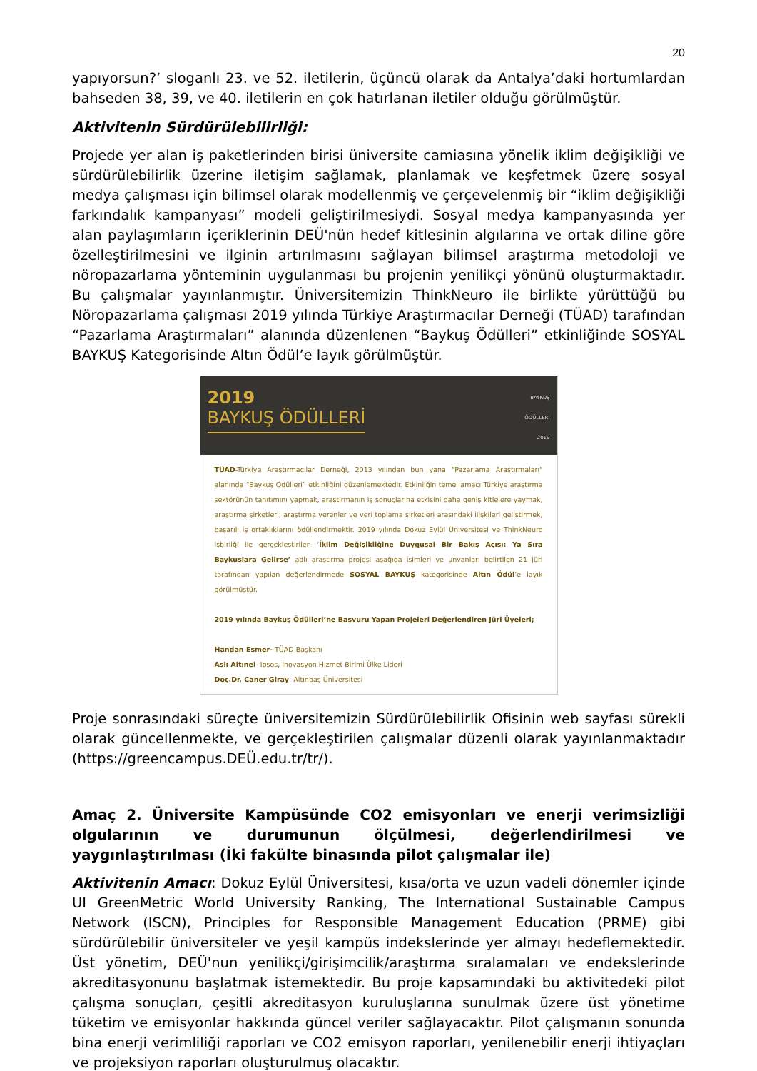20
yapıyorsun?’ sloganlı 23. ve 52. iletilerin, üçüncü olarak da Antalya’daki hortumlardan bahseden 38, 39, ve 40. iletilerin en çok hatırlanan iletiler olduğu görülmüştür.
Aktivitenin Sürdürülebilirliği:
Projede yer alan iş paketlerinden birisi üniversite camiasına yönelik iklim değişikliği ve sürdürülebilirlik üzerine iletişim sağlamak, planlamak ve keşfetmek üzere sosyal medya çalışması için bilimsel olarak modellenmiş ve çerçevelenmiş bir “iklim değişikliği farkındalık kampanyası” modeli geliştirilmesiydi. Sosyal medya kampanyasında yer alan paylaşımların içeriklerinin DEÜ'nün hedef kitlesinin algılarına ve ortak diline göre özelleştirilmesini ve ilginin artırılmasını sağlayan bilimsel araştırma metodoloji ve nöropazarlama yönteminin uygulanması bu projenin yenilikçi yönünü oluşturmaktadır. Bu çalışmalar yayınlanmıştır. Üniversitemizin ThinkNeuro ile birlikte yürüttüğü bu Nöropazarlama çalışması 2019 yılında Türkiye Araştırmacılar Derneği (TÜAD) tarafından “Pazarlama Araştırmaları” alanında düzenlenen “Baykuş Ödülleri” etkinliğinde SOSYAL BAYKUŞ Kategorisinde Altın Ödül’e layık görülmüştür.
2019
BAYKUŞ ÖDÜLLERİ
BAYKUŞ
ÖDÜLLERİ
2019
TÜAD-Türkiye Araştırmacılar Derneği, 2013 yılından bun yana "Pazarlama Araştırmaları" alanında “Baykuş Ödülleri” etkinliğini düzenlemektedir. Etkinliğin temel amacı Türkiye araştırma sektörünün tanıtımını yapmak, araştırmanın iş sonuçlarına etkisini daha geniş kitlelere yaymak, araştırma şirketleri, araştırma verenler ve veri toplama şirketleri arasındaki ilişkileri geliştirmek, başarılı iş ortaklıklarını ödüllendirmektir. 2019 yılında Dokuz Eylül Üniversitesi ve ThinkNeuro işbirliği ile gerçekleştirilen ‘İklim Değişikliğine Duygusal Bir Bakış Açısı: Ya Sıra Baykuşlara Gelirse’ adlı araştırma projesi aşağıda isimleri ve unvanları belirtilen 21 jüri tarafından yapılan değerlendirmede SOSYAL BAYKUŞ kategorisinde Altın Ödül’e layık görülmüştür.
2019 yılında Baykuş Ödülleri’ne Başvuru Yapan Projeleri Değerlendiren Jüri Üyeleri;
Handan Esmer- TÜAD Başkanı
Aslı Altınel- Ipsos, İnovasyon Hizmet Birimi Ülke Lideri
Doç.Dr. Caner Giray- Altınbaş Üniversitesi
Proje sonrasındaki süreçte üniversitemizin Sürdürülebilirlik Ofisinin web sayfası sürekli olarak güncellenmekte, ve gerçekleştirilen çalışmalar düzenli olarak yayınlanmaktadır (https://greencampus.DEÜ.edu.tr/tr/).
Amaç 2. Üniversite Kampüsünde CO2 emisyonları ve enerji verimsizliği olgularının ve durumunun ölçülmesi, değerlendirilmesi ve yaygınlaştırılması (İki fakülte binasında pilot çalışmalar ile)
Aktivitenin Amacı: Dokuz Eylül Üniversitesi, kısa/orta ve uzun vadeli dönemler içinde UI GreenMetric World University Ranking, The International Sustainable Campus Network (ISCN), Principles for Responsible Management Education (PRME) gibi sürdürülebilir üniversiteler ve yeşil kampüs indekslerinde yer almayı hedeflemektedir. Üst yönetim, DEÜ'nun yenilikçi/girişimcilik/araştırma sıralamaları ve endekslerinde akreditasyonunu başlatmak istemektedir. Bu proje kapsamındaki bu aktivitedeki pilot çalışma sonuçları, çeşitli akreditasyon kuruluşlarına sunulmak üzere üst yönetime tüketim ve emisyonlar hakkında güncel veriler sağlayacaktır. Pilot çalışmanın sonunda bina enerji verimliliği raporları ve CO2 emisyon raporları, yenilenebilir enerji ihtiyaçları ve projeksiyon raporları oluşturulmuş olacaktır.